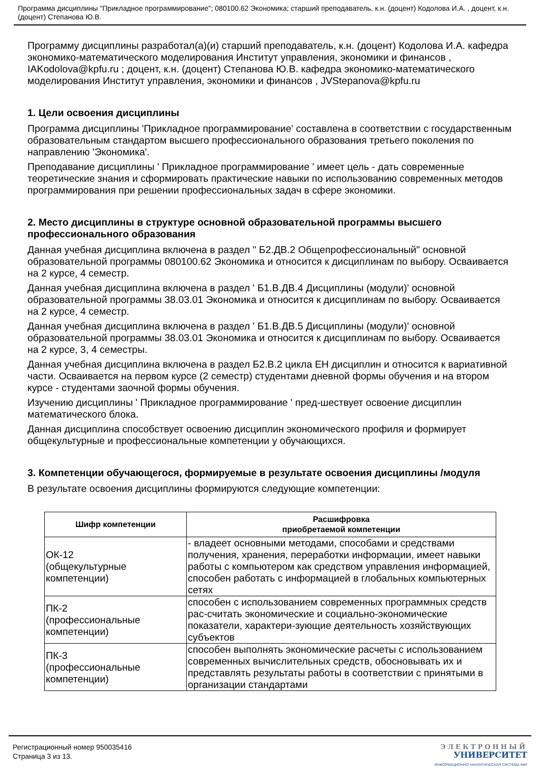Программа дисциплины "Прикладное программирование"; 080100.62 Экономика; старший преподаватель, к.н. (доцент) Кодолова И.А. , доцент, к.н. (доцент) Степанова Ю.В.
Программу дисциплины разработал(а)(и) старший преподаватель, к.н. (доцент) Кодолова И.А. кафедра экономико-математического моделирования Институт управления, экономики и финансов , IAKodolova@kpfu.ru ; доцент, к.н. (доцент) Степанова Ю.В. кафедра экономико-математического моделирования Институт управления, экономики и финансов , JVStepanova@kpfu.ru
1. Цели освоения дисциплины
Программа дисциплины 'Прикладное программирование' составлена в соответствии с государственным образовательным стандартом высшего профессионального образования третьего поколения по направлению 'Экономика'.
Преподавание дисциплины ' Прикладное программирование ' имеет цель - дать современные теоретические знания и сформировать практические навыки по использованию современных методов программирования при решении профессиональных задач в сфере экономики.
2. Место дисциплины в структуре основной образовательной программы высшего профессионального образования
Данная учебная дисциплина включена в раздел " Б2.ДВ.2 Общепрофессиональный" основной образовательной программы 080100.62 Экономика и относится к дисциплинам по выбору. Осваивается на 2 курсе, 4 семестр.
Данная учебная дисциплина включена в раздел ' Б1.В.ДВ.4 Дисциплины (модули)' основной образовательной программы 38.03.01 Экономика и относится к дисциплинам по выбору. Осваивается на 2 курсе, 4 семестр.
Данная учебная дисциплина включена в раздел ' Б1.В.ДВ.5 Дисциплины (модули)' основной образовательной программы 38.03.01 Экономика и относится к дисциплинам по выбору. Осваивается на 2 курсе, 3, 4 семестры.
Данная учебная дисциплина включена в раздел Б2.В.2 цикла ЕН дисциплин и относится к вариативной части. Осваивается на первом курсе (2 семестр) студентами дневной формы обучения и на втором курсе - студентами заочной формы обучения.
Изучению дисциплины ' Прикладное программирование ' пред-шествует освоение дисциплин математического блока.
Данная дисциплина способствует освоению дисциплин экономического профиля и формирует общекультурные и профессиональные компетенции у обучающихся.
3. Компетенции обучающегося, формируемые в результате освоения дисциплины /модуля
В результате освоения дисциплины формируются следующие компетенции:
| Шифр компетенции | Расшифровка приобретаемой компетенции |
| --- | --- |
| ОК-12 (общекультурные компетенции) | - владеет основными методами, способами и средствами получения, хранения, переработки информации, имеет навыки работы с компьютером как средством управления информацией, способен работать с информацией в глобальных компьютерных сетях |
| ПК-2 (профессиональные компетенции) | способен с использованием современных программных средств рас-считать экономические и социально-экономические показатели, характери-зующие деятельность хозяйствующих субъектов |
| ПК-3 (профессиональные компетенции) | способен выполнять экономические расчеты с использованием современных вычислительных средств, обосновывать их и представлять результаты работы в соответствии с принятыми в организации стандартами |
Регистрационный номер 950035416
Страница 3 из 13.
ЭЛЕКТРОННЫЙ
УНИВЕРСИТЕТ
ИНФОРМАЦИОННО АНАЛИТИЧЕСКАЯ СИСТЕМА КФУ